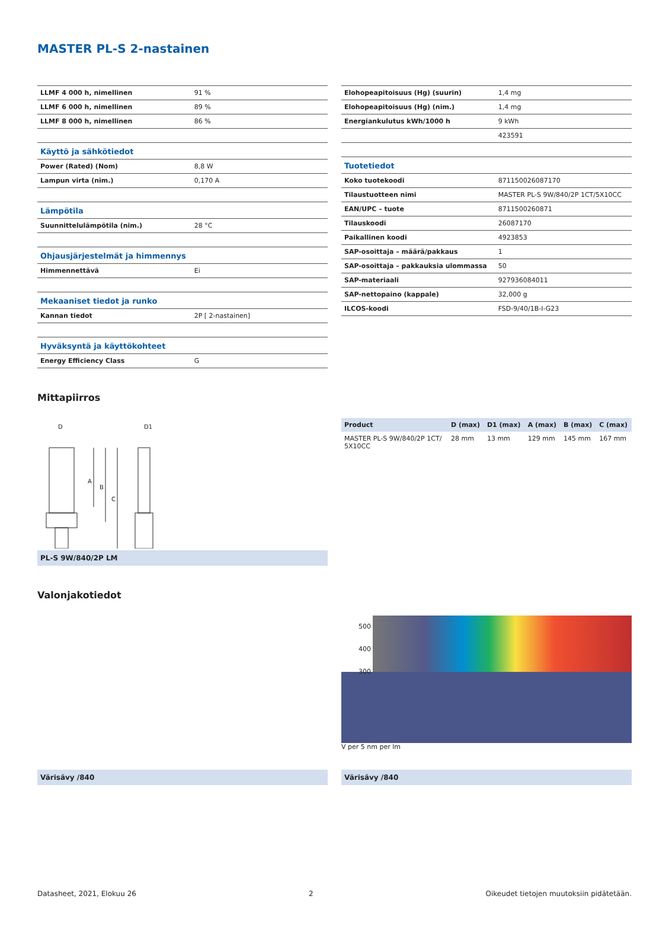MASTER PL-S 2-nastainen
| LLMF 4 000 h, nimellinen | 91 % |
| LLMF 6 000 h, nimellinen | 89 % |
| LLMF 8 000 h, nimellinen | 86 % |
| Käyttö ja sähkötiedot | |
| Power (Rated) (Nom) | 8,8 W |
| Lampun virta (nim.) | 0,170 A |
| Lämpötila | |
| Suunnittelulämpötila (nim.) | 28 °C |
| Ohjausjärjestelmät ja himmennys | |
| Himmennettävä | Ei |
| Mekaaniset tiedot ja runko | |
| Kannan tiedot | 2P [ 2-nastainen] |
| Hyväksyntä ja käyttökohteet | |
| Energy Efficiency Class | G |
| Elohopeapitoisuus (Hg) (suurin) | 1,4 mg |
| Elohopeapitoisuus (Hg) (nim.) | 1,4 mg |
| Energiankulutus kWh/1000 h | 9 kWh |
| | 423591 |
| Tuotetiedot | |
| Koko tuotekoodi | 871150026087170 |
| Tilaustuotteen nimi | MASTER PL-S 9W/840/2P 1CT/5X10CC |
| EAN/UPC – tuote | 8711500260871 |
| Tilauskoodi | 26087170 |
| Paikallinen koodi | 4923853 |
| SAP-osoittaja – määrä/pakkaus | 1 |
| SAP-osoittaja – pakkauksia ulommassa | 50 |
| SAP-materiaali | 927936084011 |
| SAP-nettopaino (kappale) | 32,000 g |
| ILCOS-koodi | FSD-9/40/1B-I-G23 |
Mittapiirros
D
D1
A
B
C
PL-S 9W/840/2P LM
| Product | D (max) | D1 (max) | A (max) | B (max) | C (max) |
| --- | --- | --- | --- | --- | --- |
| MASTER PL-S 9W/840/2P 1CT/ 5X10CC | 28 mm | 13 mm | 129 mm | 145 mm | 167 mm |
Valonjakotiedot
Värisävy /840
500
400
300
V per 5 nm per lm
Värisävy /840
Datasheet, 2021, Elokuu 26 2 Oikeudet tietojen muutoksiin pidätetään.